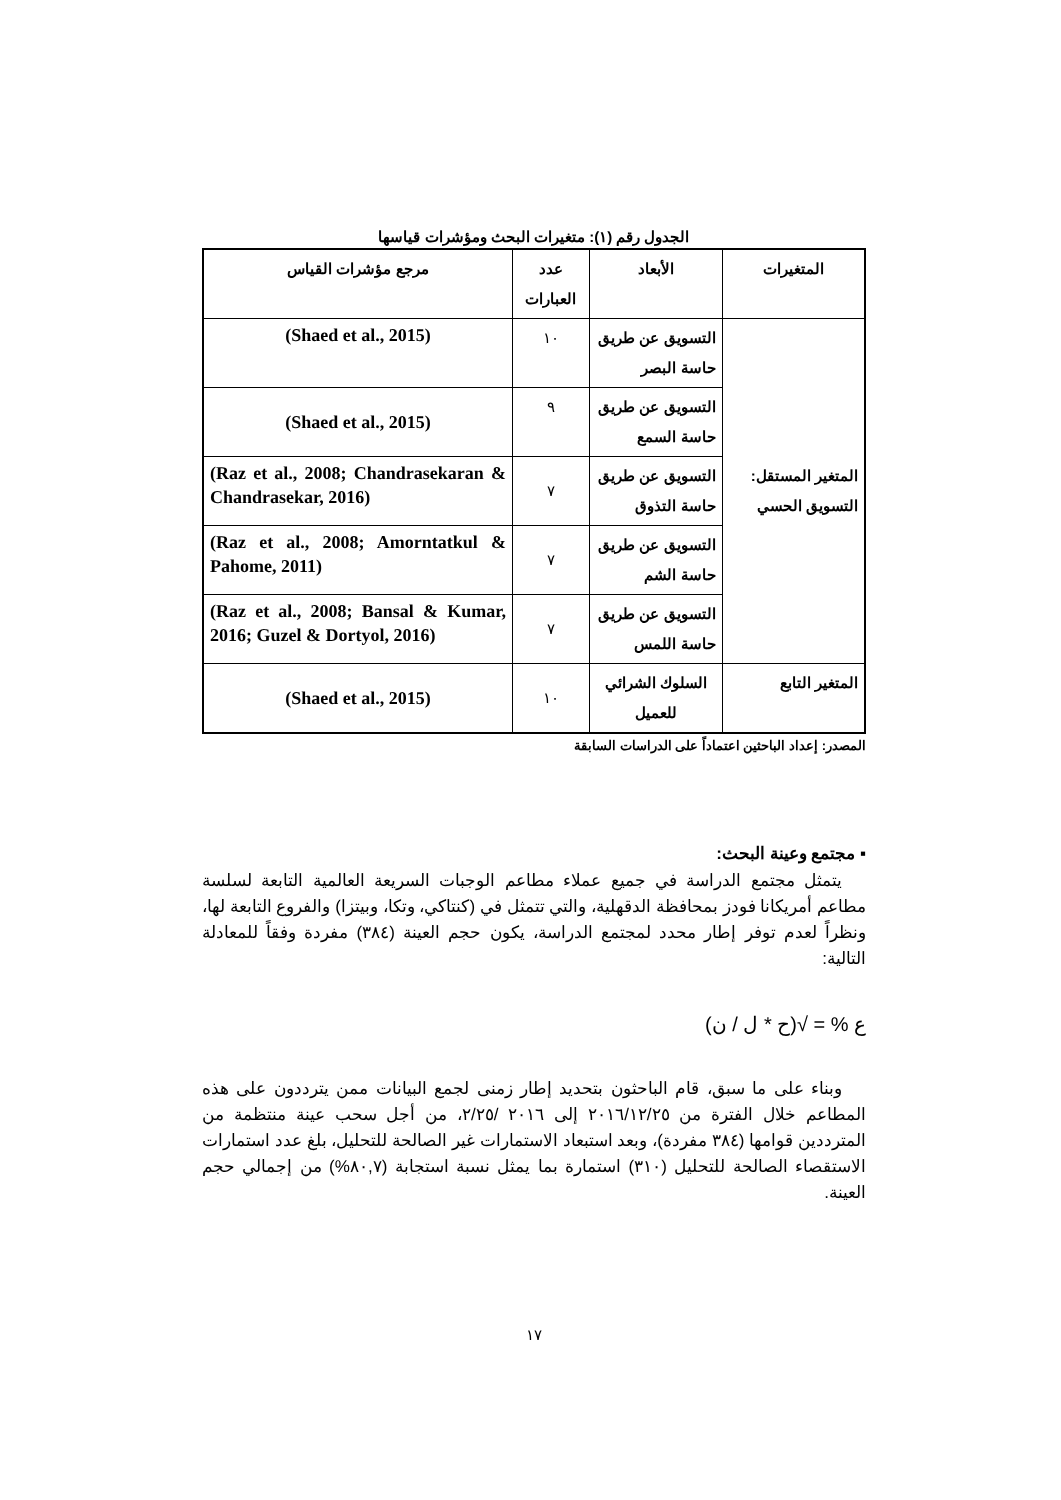الجدول رقم (١): متغيرات البحث ومؤشرات قياسها
| المتغيرات | الأبعاد | عدد العبارات | مرجع مؤشرات القياس |
| --- | --- | --- | --- |
| المتغير المستقل: التسويق الحسي | التسويق عن طريق حاسة البصر | ١٠ | (Shaed et al., 2015) |
| | التسويق عن طريق حاسة السمع | ٩ | (Shaed et al., 2015) |
| | التسويق عن طريق حاسة التذوق | ٧ | (Raz et al., 2008; Chandrasekaran & Chandrasekar, 2016) |
| | التسويق عن طريق حاسة الشم | ٧ | (Raz et al., 2008; Amorntatkul & Pahome, 2011) |
| | التسويق عن طريق حاسة اللمس | ٧ | (Raz et al., 2008; Bansal & Kumar, 2016; Guzel & Dortyol, 2016) |
| المتغير التابع | السلوك الشرائي للعميل | ١٠ | (Shaed et al., 2015) |
المصدر: إعداد الباحثين اعتماداً على الدراسات السابقة
▪ مجتمع وعينة البحث:
يتمثل مجتمع الدراسة في جميع عملاء مطاعم الوجبات السريعة العالمية التابعة لسلسة مطاعم أمريكانا فودز بمحافظة الدقهلية، والتي تتمثل في (كنتاكي، وتكا، وبيتزا) والفروع التابعة لها، ونظراً لعدم توفر إطار محدد لمجتمع الدراسة، يكون حجم العينة (٣٨٤) مفردة وفقاً للمعادلة التالية:
ع % = √(ح * ل / ن)
وبناء على ما سبق، قام الباحثون بتحديد إطار زمنى لجمع البيانات ممن يترددون على هذه المطاعم خلال الفترة من ٢٠١٦/١٢/٢٥ إلى ٢٠١٦ /٢/٢٥، من أجل سحب عينة منتظمة من المترددين قوامها (٣٨٤ مفردة)، وبعد استبعاد الاستمارات غير الصالحة للتحليل، بلغ عدد استمارات الاستقصاء الصالحة للتحليل (٣١٠) استمارة بما يمثل نسبة استجابة (٨٠,٧%) من إجمالي حجم العينة.
١٧